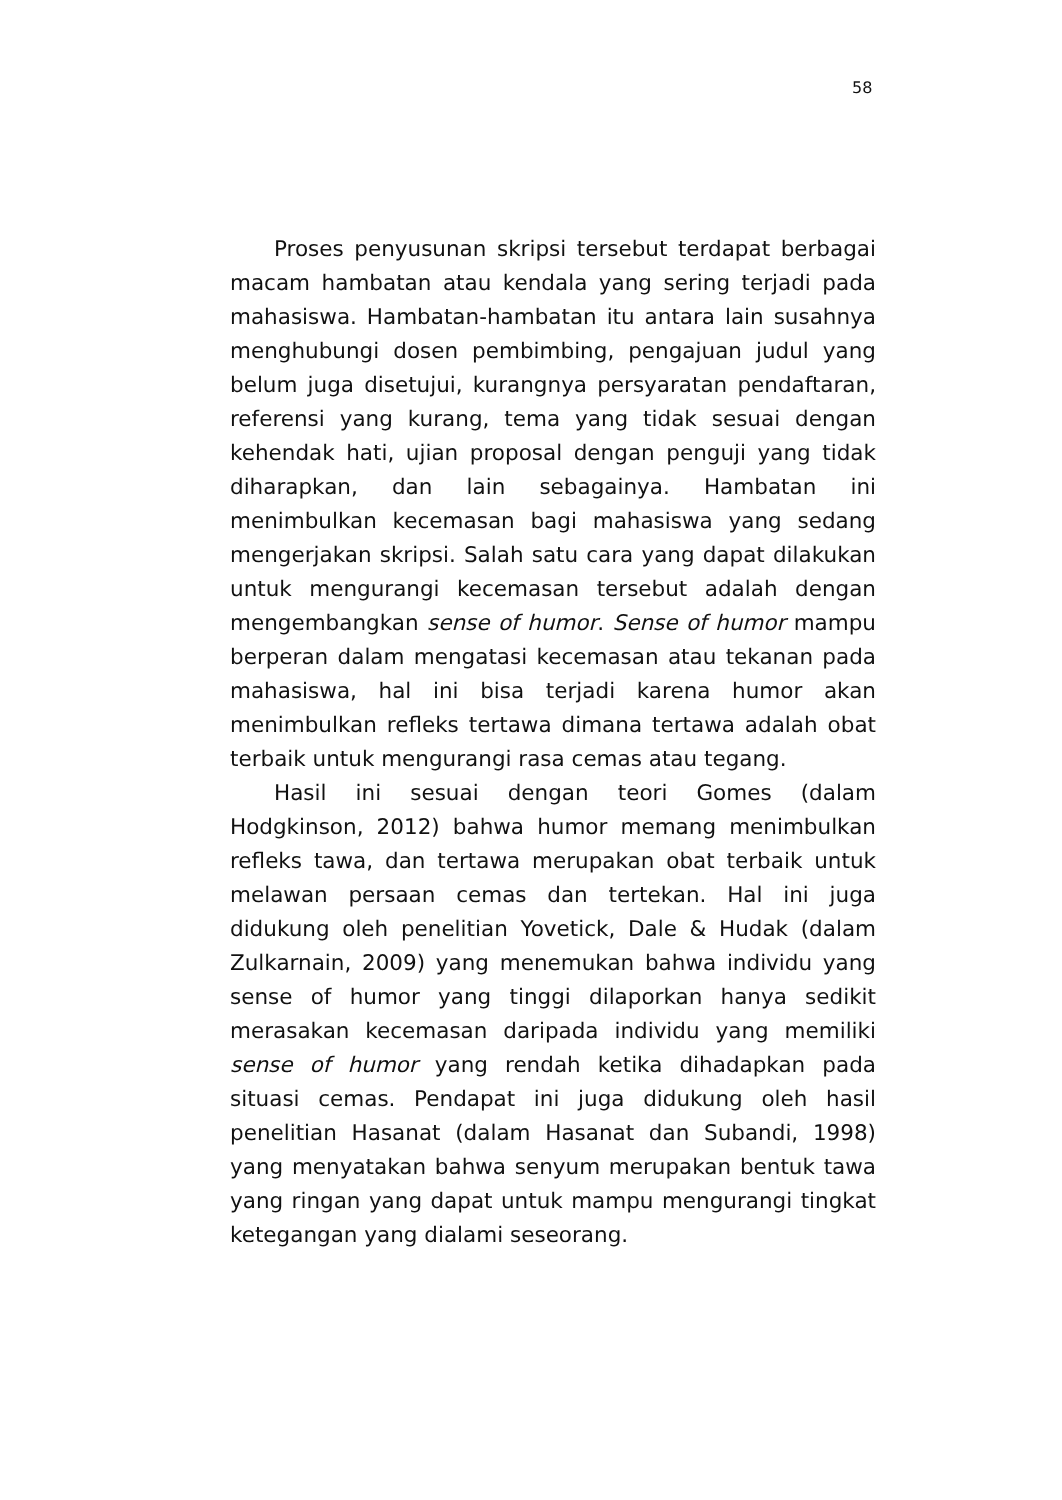58
Proses penyusunan skripsi tersebut terdapat berbagai macam hambatan atau kendala yang sering terjadi pada mahasiswa. Hambatan-hambatan itu antara lain susahnya menghubungi dosen pembimbing, pengajuan judul yang belum juga disetujui, kurangnya persyaratan pendaftaran, referensi yang kurang, tema yang tidak sesuai dengan kehendak hati, ujian proposal dengan penguji yang tidak diharapkan, dan lain sebagainya. Hambatan ini menimbulkan kecemasan bagi mahasiswa yang sedang mengerjakan skripsi. Salah satu cara yang dapat dilakukan untuk mengurangi kecemasan tersebut adalah dengan mengembangkan sense of humor. Sense of humor mampu berperan dalam mengatasi kecemasan atau tekanan pada mahasiswa, hal ini bisa terjadi karena humor akan menimbulkan refleks tertawa dimana tertawa adalah obat terbaik untuk mengurangi rasa cemas atau tegang.
Hasil ini sesuai dengan teori Gomes (dalam Hodgkinson, 2012) bahwa humor memang menimbulkan refleks tawa, dan tertawa merupakan obat terbaik untuk melawan persaan cemas dan tertekan. Hal ini juga didukung oleh penelitian Yovetick, Dale & Hudak (dalam Zulkarnain, 2009) yang menemukan bahwa individu yang sense of humor yang tinggi dilaporkan hanya sedikit merasakan kecemasan daripada individu yang memiliki sense of humor yang rendah ketika dihadapkan pada situasi cemas. Pendapat ini juga didukung oleh hasil penelitian Hasanat (dalam Hasanat dan Subandi, 1998) yang menyatakan bahwa senyum merupakan bentuk tawa yang ringan yang dapat untuk mampu mengurangi tingkat ketegangan yang dialami seseorang.